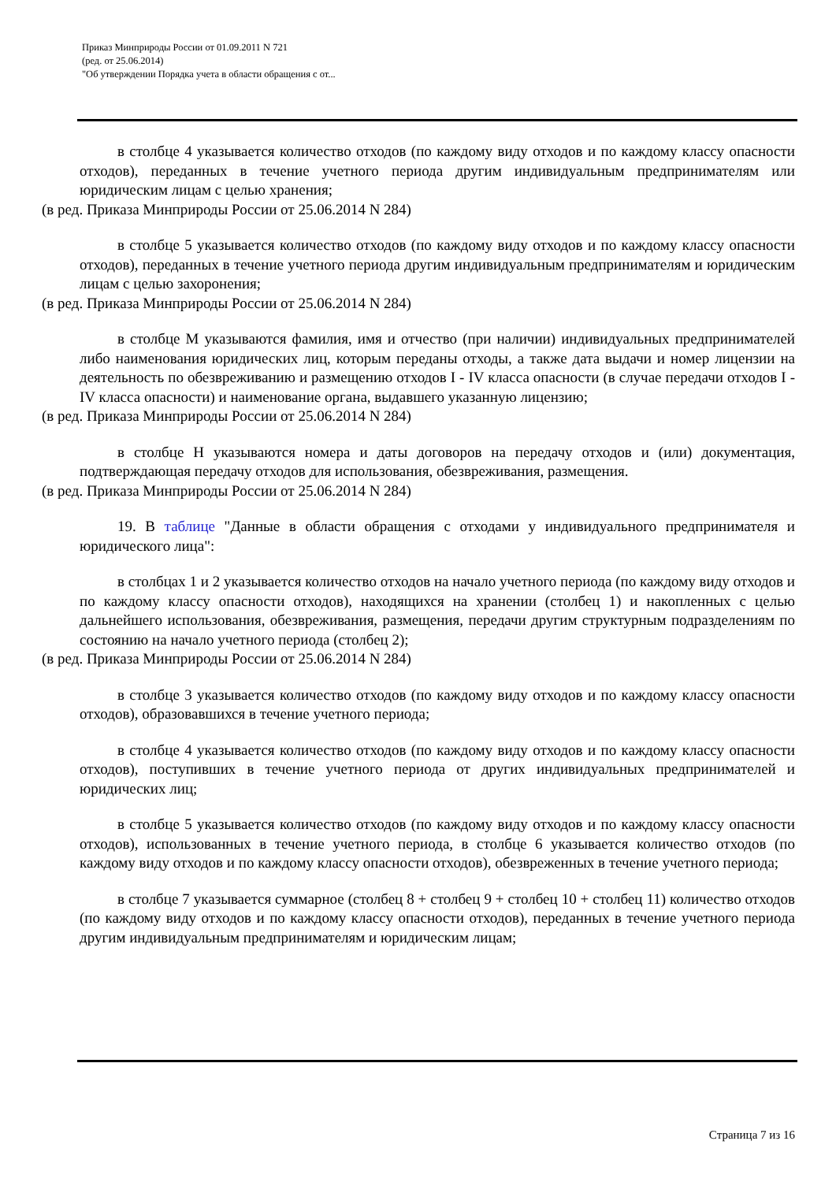Приказ Минприроды России от 01.09.2011 N 721
(ред. от 25.06.2014)
"Об утверждении Порядка учета в области обращения с от...
в столбце 4 указывается количество отходов (по каждому виду отходов и по каждому классу опасности отходов), переданных в течение учетного периода другим индивидуальным предпринимателям или юридическим лицам с целью хранения;
(в ред. Приказа Минприроды России от 25.06.2014 N 284)
в столбце 5 указывается количество отходов (по каждому виду отходов и по каждому классу опасности отходов), переданных в течение учетного периода другим индивидуальным предпринимателям и юридическим лицам с целью захоронения;
(в ред. Приказа Минприроды России от 25.06.2014 N 284)
в столбце М указываются фамилия, имя и отчество (при наличии) индивидуальных предпринимателей либо наименования юридических лиц, которым переданы отходы, а также дата выдачи и номер лицензии на деятельность по обезвреживанию и размещению отходов I - IV класса опасности (в случае передачи отходов I - IV класса опасности) и наименование органа, выдавшего указанную лицензию;
(в ред. Приказа Минприроды России от 25.06.2014 N 284)
в столбце Н указываются номера и даты договоров на передачу отходов и (или) документация, подтверждающая передачу отходов для использования, обезвреживания, размещения.
(в ред. Приказа Минприроды России от 25.06.2014 N 284)
19. В таблице "Данные в области обращения с отходами у индивидуального предпринимателя и юридического лица":
в столбцах 1 и 2 указывается количество отходов на начало учетного периода (по каждому виду отходов и по каждому классу опасности отходов), находящихся на хранении (столбец 1) и накопленных с целью дальнейшего использования, обезвреживания, размещения, передачи другим структурным подразделениям по состоянию на начало учетного периода (столбец 2);
(в ред. Приказа Минприроды России от 25.06.2014 N 284)
в столбце 3 указывается количество отходов (по каждому виду отходов и по каждому классу опасности отходов), образовавшихся в течение учетного периода;
в столбце 4 указывается количество отходов (по каждому виду отходов и по каждому классу опасности отходов), поступивших в течение учетного периода от других индивидуальных предпринимателей и юридических лиц;
в столбце 5 указывается количество отходов (по каждому виду отходов и по каждому классу опасности отходов), использованных в течение учетного периода, в столбце 6 указывается количество отходов (по каждому виду отходов и по каждому классу опасности отходов), обезвреженных в течение учетного периода;
в столбце 7 указывается суммарное (столбец 8 + столбец 9 + столбец 10 + столбец 11) количество отходов (по каждому виду отходов и по каждому классу опасности отходов), переданных в течение учетного периода другим индивидуальным предпринимателям и юридическим лицам;
Страница 7 из 16